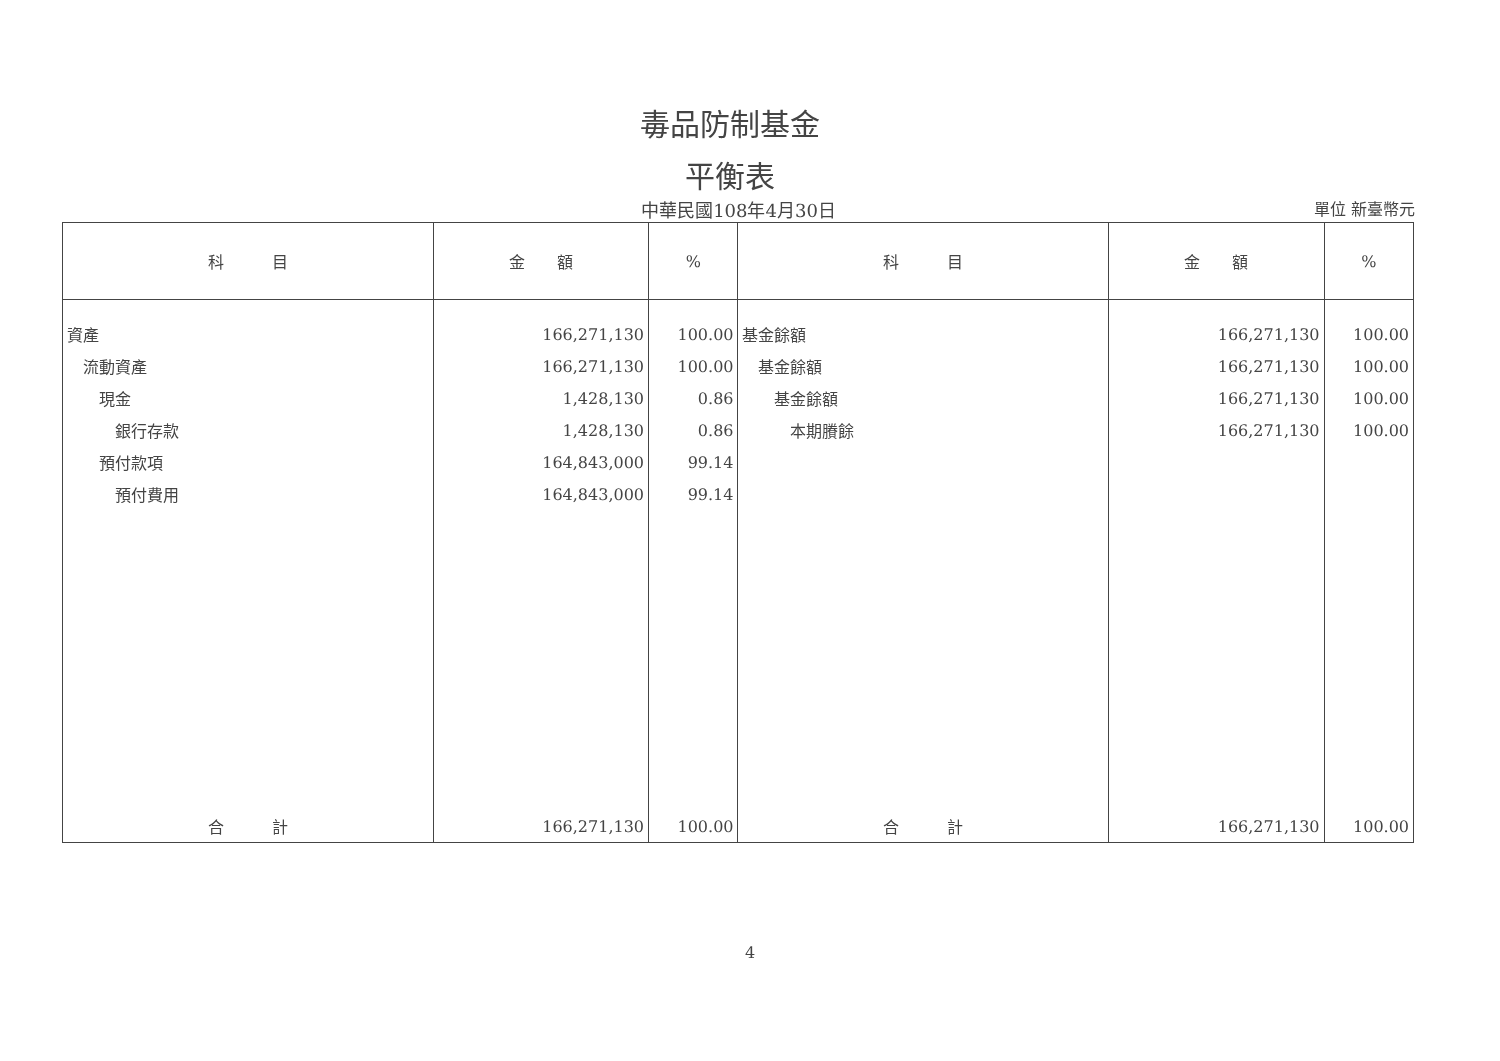毒品防制基金
平衡表
中華民國108年4月30日
單位 新臺幣元
| 科 目 | 金 額 | % | 科 目 | 金 額 | % |
| --- | --- | --- | --- | --- | --- |
| 資產 | 166,271,130 | 100.00 | 基金餘額 | 166,271,130 | 100.00 |
| 流動資產 | 166,271,130 | 100.00 | 基金餘額 | 166,271,130 | 100.00 |
| 現金 | 1,428,130 | 0.86 | 基金餘額 | 166,271,130 | 100.00 |
| 銀行存款 | 1,428,130 | 0.86 | 本期賸餘 | 166,271,130 | 100.00 |
| 預付款項 | 164,843,000 | 99.14 | | | |
| 預付費用 | 164,843,000 | 99.14 | | | |
| 合 計 | 166,271,130 | 100.00 | 合 計 | 166,271,130 | 100.00 |
4